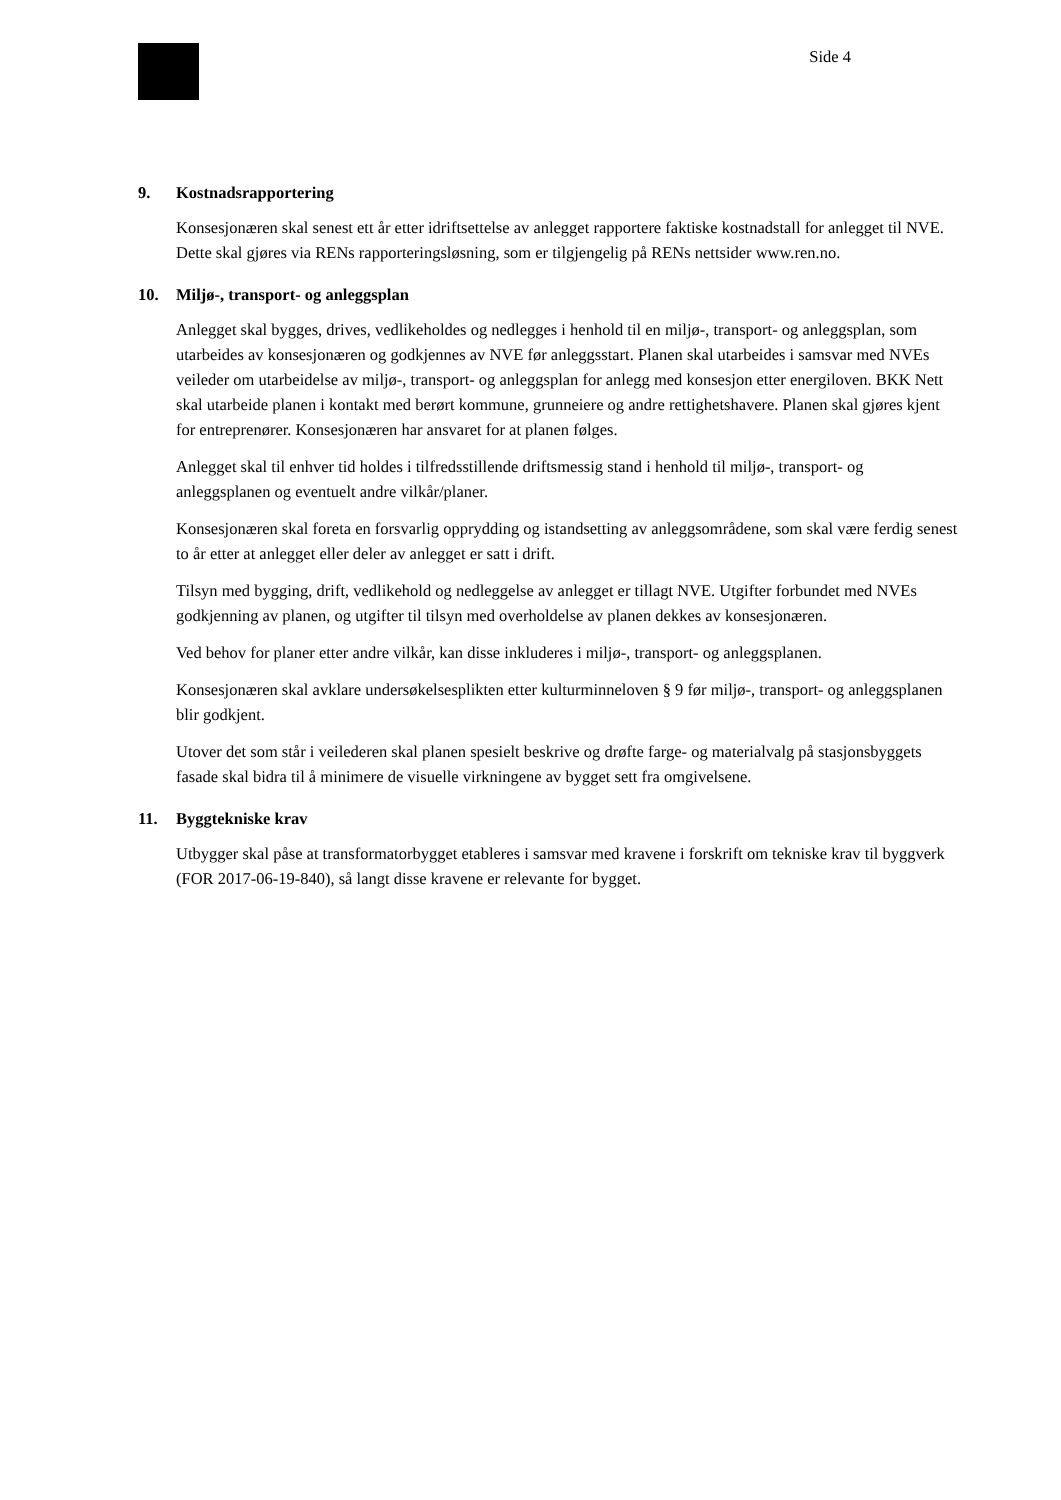Side 4
9. Kostnadsrapportering
Konsesjonæren skal senest ett år etter idriftsettelse av anlegget rapportere faktiske kostnadstall for anlegget til NVE. Dette skal gjøres via RENs rapporteringsløsning, som er tilgjengelig på RENs nettsider www.ren.no.
10. Miljø-, transport- og anleggsplan
Anlegget skal bygges, drives, vedlikeholdes og nedlegges i henhold til en miljø-, transport- og anleggsplan, som utarbeides av konsesjonæren og godkjennes av NVE før anleggsstart. Planen skal utarbeides i samsvar med NVEs veileder om utarbeidelse av miljø-, transport- og anleggsplan for anlegg med konsesjon etter energiloven. BKK Nett skal utarbeide planen i kontakt med berørt kommune, grunneiere og andre rettighetshavere. Planen skal gjøres kjent for entreprenører. Konsesjonæren har ansvaret for at planen følges.
Anlegget skal til enhver tid holdes i tilfredsstillende driftsmessig stand i henhold til miljø-, transport- og anleggsplanen og eventuelt andre vilkår/planer.
Konsesjonæren skal foreta en forsvarlig opprydding og istandsetting av anleggsområdene, som skal være ferdig senest to år etter at anlegget eller deler av anlegget er satt i drift.
Tilsyn med bygging, drift, vedlikehold og nedleggelse av anlegget er tillagt NVE. Utgifter forbundet med NVEs godkjenning av planen, og utgifter til tilsyn med overholdelse av planen dekkes av konsesjonæren.
Ved behov for planer etter andre vilkår, kan disse inkluderes i miljø-, transport- og anleggsplanen.
Konsesjonæren skal avklare undersøkelsesplikten etter kulturminneloven § 9 før miljø-, transport- og anleggsplanen blir godkjent.
Utover det som står i veilederen skal planen spesielt beskrive og drøfte farge- og materialvalg på stasjonsbyggets fasade skal bidra til å minimere de visuelle virkningene av bygget sett fra omgivelsene.
11. Byggtekniske krav
Utbygger skal påse at transformatorbygget etableres i samsvar med kravene i forskrift om tekniske krav til byggverk (FOR 2017-06-19-840), så langt disse kravene er relevante for bygget.